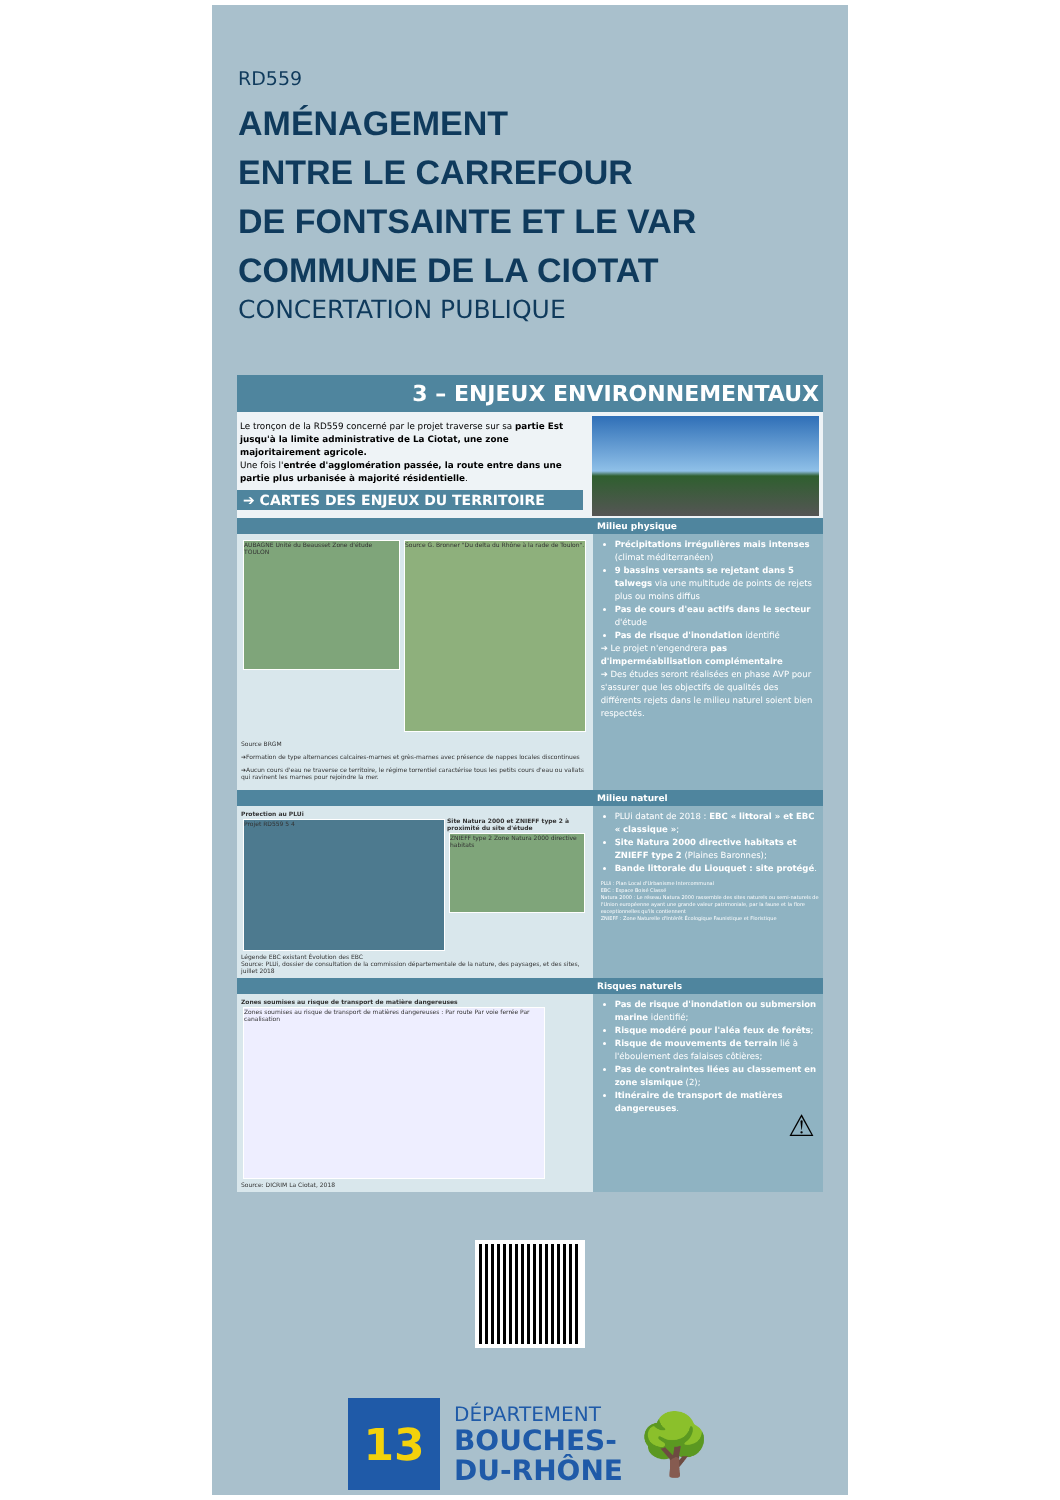RD559
AMÉNAGEMENT
ENTRE LE CARREFOUR
DE FONTSAINTE ET LE VAR
COMMUNE DE LA CIOTAT
CONCERTATION PUBLIQUE
3 – ENJEUX ENVIRONNEMENTAUX
Le tronçon de la RD559 concerné par le projet traverse sur sa partie Est jusqu'à la limite administrative de La Ciotat, une zone majoritairement agricole.
Une fois l'entrée d'agglomération passée, la route entre dans une partie plus urbanisée à majorité résidentielle.
➔ CARTES DES ENJEUX DU TERRITOIRE
Milieu physique
AUBAGNE Unité du Beausset Zone d'étude TOULON
Source G. Bronner "Du delta du Rhône à la rade de Toulon".
Source BRGM
➔Formation de type alternances calcaires-marnes et grès-marnes avec présence de nappes locales discontinues
➔Aucun cours d'eau ne traverse ce territoire, le régime torrentiel caractérise tous les petits cours d'eau ou vallats qui ravinent les marnes pour rejoindre la mer.
Précipitations irrégulières mais intenses (climat méditerranéen)
9 bassins versants se rejetant dans 5 talwegs via une multitude de points de rejets plus ou moins diffus
Pas de cours d'eau actifs dans le secteur d'étude
Pas de risque d'inondation identifié
➔ Le projet n'engendrera pas d'imperméabilisation complémentaire
➔ Des études seront réalisées en phase AVP pour s'assurer que les objectifs de qualités des différents rejets dans le milieu naturel soient bien respectés.
Milieu naturel
Protection au PLUi
Projet RD559 5 4
Site Natura 2000 et ZNIEFF type 2 à proximité du site d'étude
ZNIEFF type 2 Zone Natura 2000 directive habitats
Légende EBC existant Évolution des EBC
Source: PLUi, dossier de consultation de la commission départementale de la nature, des paysages, et des sites, juillet 2018
PLUi datant de 2018 : EBC « littoral » et EBC « classique »;
Site Natura 2000 directive habitats et ZNIEFF type 2 (Plaines Baronnes);
Bande littorale du Liouquet : site protégé.
PLUi : Plan Local d'Urbanisme Intercommunal
EBC : Espace Boisé Classé
Natura 2000 : Le réseau Natura 2000 rassemble des sites naturels ou semi-naturels de l'Union européenne ayant une grande valeur patrimoniale, par la faune et la flore exceptionnelles qu'ils contiennent
ZNIEFF : Zone Naturelle d'Intérêt Écologique Faunistique et Floristique
Risques naturels
Zones soumises au risque de transport de matière dangereuses
Zones soumises au risque de transport de matières dangereuses : Par route Par voie ferrée Par canalisation
Source: DICRIM La Ciotat, 2018
Pas de risque d'inondation ou submersion marine identifié;
Risque modéré pour l'aléa feux de forêts;
Risque de mouvements de terrain lié à l'éboulement des falaises côtières;
Pas de contraintes liées au classement en zone sismique (2);
Itinéraire de transport de matières dangereuses.
⚠
13
DÉPARTEMENT
BOUCHES-
DU-RHÔNE
🌳